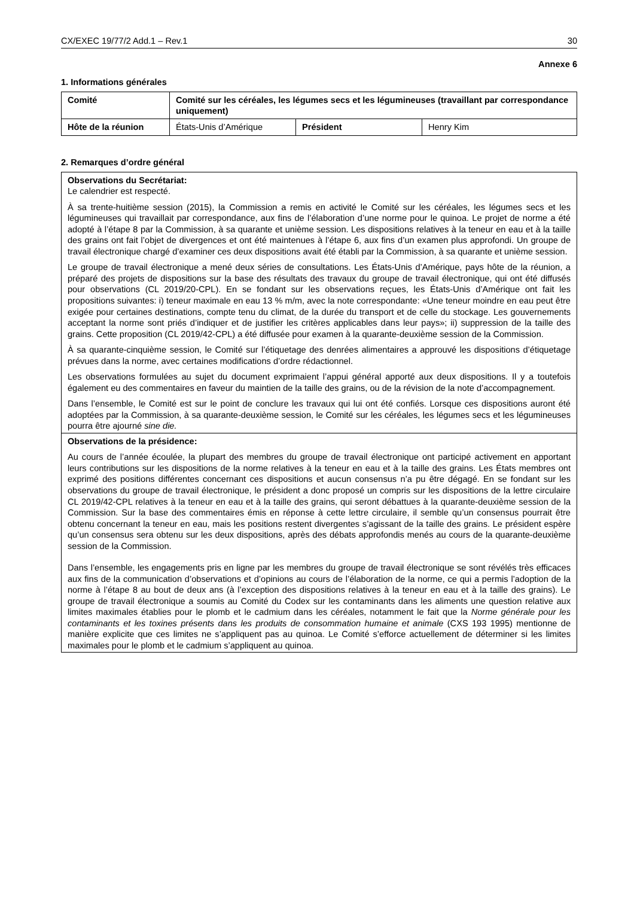CX/EXEC 19/77/2 Add.1 – Rev.1 30
Annexe 6
1. Informations générales
| Comité | Comité sur les céréales, les légumes secs et les légumineuses (travaillant par correspondance uniquement) | | |
| Hôte de la réunion | États-Unis d’Amérique | Président | Henry Kim |
2. Remarques d’ordre général
| Observations du Secrétariat: Le calendrier est respecté. À sa trente-huitième session (2015), la Commission a remis en activité le Comité sur les céréales, les légumes secs et les légumineuses qui travaillait par correspondance, aux fins de l’élaboration d’une norme pour le quinoa. Le projet de norme a été adopté à l’étape 8 par la Commission, à sa quarante et unième session. Les dispositions relatives à la teneur en eau et à la taille des grains ont fait l’objet de divergences et ont été maintenues à l’étape 6, aux fins d’un examen plus approfondi. Un groupe de travail électronique chargé d’examiner ces deux dispositions avait été établi par la Commission, à sa quarante et unième session. Le groupe de travail électronique a mené deux séries de consultations. Les États-Unis d’Amérique, pays hôte de la réunion, a préparé des projets de dispositions sur la base des résultats des travaux du groupe de travail électronique, qui ont été diffusés pour observations (CL 2019/20-CPL). En se fondant sur les observations reçues, les États-Unis d’Amérique ont fait les propositions suivantes: i) teneur maximale en eau 13 % m/m, avec la note correspondante: «Une teneur moindre en eau peut être exigée pour certaines destinations, compte tenu du climat, de la durée du transport et de celle du stockage. Les gouvernements acceptant la norme sont priés d’indiquer et de justifier les critères applicables dans leur pays»; ii) suppression de la taille des grains. Cette proposition (CL 2019/42-CPL) a été diffusée pour examen à la quarante-deuxième session de la Commission. À sa quarante-cinquième session, le Comité sur l’étiquetage des denrées alimentaires a approuvé les dispositions d’étiquetage prévues dans la norme, avec certaines modifications d’ordre rédactionnel. Les observations formulées au sujet du document exprimaient l’appui général apporté aux deux dispositions. Il y a toutefois également eu des commentaires en faveur du maintien de la taille des grains, ou de la révision de la note d’accompagnement. Dans l’ensemble, le Comité est sur le point de conclure les travaux qui lui ont été confiés. Lorsque ces dispositions auront été adoptées par la Commission, à sa quarante-deuxième session, le Comité sur les céréales, les légumes secs et les légumineuses pourra être ajourné sine die. |
| Observations de la présidence: Au cours de l’année écoulée, la plupart des membres du groupe de travail électronique ont participé activement en apportant leurs contributions sur les dispositions de la norme relatives à la teneur en eau et à la taille des grains. Les États membres ont exprimé des positions différentes concernant ces dispositions et aucun consensus n’a pu être dégagé. En se fondant sur les observations du groupe de travail électronique, le président a donc proposé un compris sur les dispositions de la lettre circulaire CL 2019/42-CPL relatives à la teneur en eau et à la taille des grains, qui seront débattues à la quarante-deuxième session de la Commission. Sur la base des commentaires émis en réponse à cette lettre circulaire, il semble qu’un consensus pourrait être obtenu concernant la teneur en eau, mais les positions restent divergentes s’agissant de la taille des grains. Le président espère qu’un consensus sera obtenu sur les deux dispositions, après des débats approfondis menés au cours de la quarante-deuxième session de la Commission. Dans l’ensemble, les engagements pris en ligne par les membres du groupe de travail électronique se sont révélés très efficaces aux fins de la communication d’observations et d’opinions au cours de l’élaboration de la norme, ce qui a permis l’adoption de la norme à l’étape 8 au bout de deux ans (à l’exception des dispositions relatives à la teneur en eau et à la taille des grains). Le groupe de travail électronique a soumis au Comité du Codex sur les contaminants dans les aliments une question relative aux limites maximales établies pour le plomb et le cadmium dans les céréales, notamment le fait que la Norme générale pour les contaminants et les toxines présents dans les produits de consommation humaine et animale (CXS 193 1995) mentionne de manière explicite que ces limites ne s’appliquent pas au quinoa. Le Comité s’efforce actuellement de déterminer si les limites maximales pour le plomb et le cadmium s’appliquent au quinoa. |